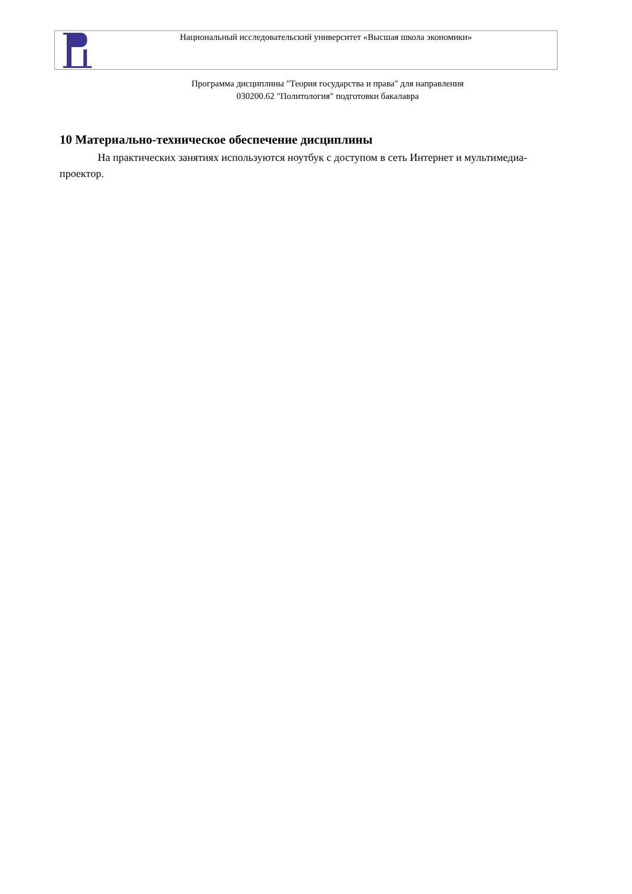Национальный исследовательский университет «Высшая школа экономики»
Программа дисциплины "Теория государства и права" для направления
030200.62 "Политология" подготовки бакалавра
10 Материально-техническое обеспечение дисциплины
На практических занятиях используются ноутбук с доступом в сеть Интернет и мультимедиа-проектор.